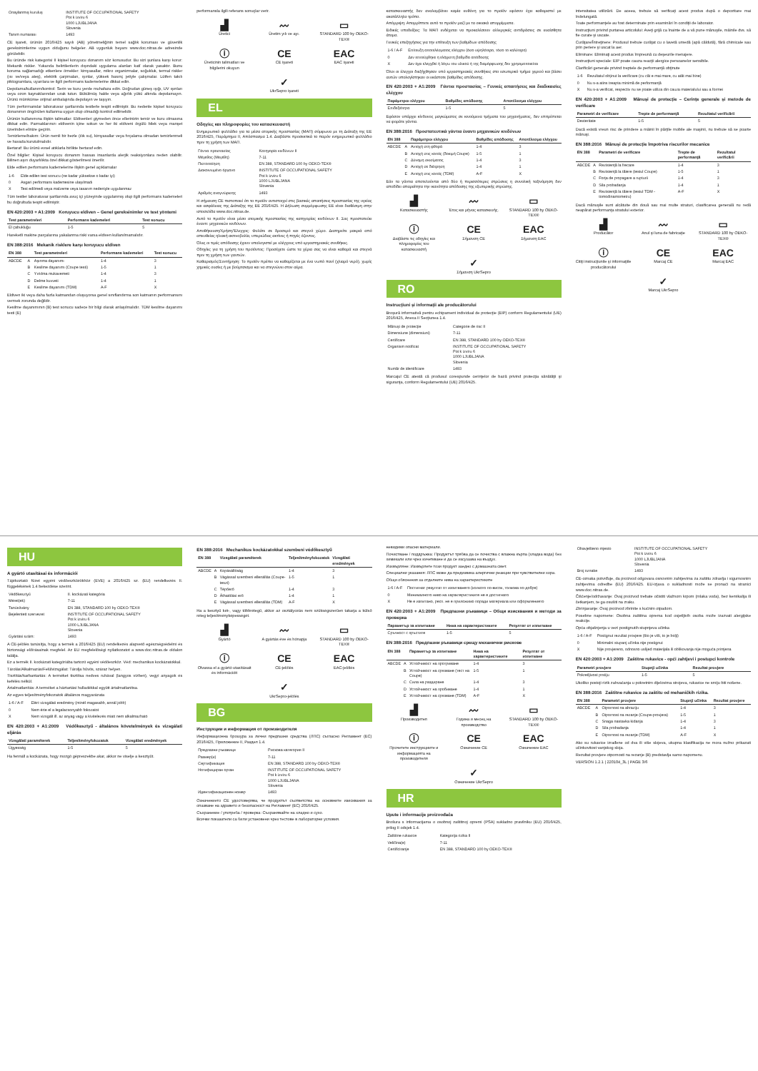| Onaylanmış kuruluş | INSTITUTE OF OCCUPATIONAL SAFETY Pot k izviru 6 1000 LJUBLJANA Slovenia |
| Tanım numarası | 1493 |
CE işareti, ürünün 2016/425 sayılı (AB) yönetmeliğinin temel sağlık koruması ve güvenlik gereksinimlerine uygun olduğunu belgeler. AB uygunluk beyanı www.doc.nitras.de adresinde görülebilir.
Bu üründe risk kategorisi II kişisel koruyucu donanım söz konusudur. Bu sizi şunlara karşı korur: Mekanik riskler. Yukarıda belirtilenlerin dışındaki uygulama alanları katî olarak yasaktır. Bunu koruma sağlamadığı etkenlere örnekler: kimyasallar, mikro organizmalar, soğukluk, termal riskler (ısı ve/veya ateş), elektrik çarpmaları, ışınlar, yüksek basınç jetiyle çalışmalar. Lütfen takılı piktogramlara, uyarılara ve ilgili performans kademelerine dikkat edin.
Depolama/kullanım/kontrol: Serin ve kuru yerde muhafaza edin. Doğrudan güneş ışığı, UV ışınları veya ozon kaynaklarından uzak tutun. Bükülmüş halde veya ağırlık yükü altında depolamayın. Ürünü mümkünse orijinal ambalajında depolayın ve taşıyın.
Tüm performanslar laboratuvar şartlarında testlerle tespit edilmiştir. Bu nedenle kişisel koruyucu donanımın öngörülen kullanma uygun olup olmadığı kontrol edilmelidir.
Ürünün kullanımına ilişkin talimatlar: Eldivenleri giymeden önce ellerinizin temiz ve kuru olmasına dikkat edin. Parmaklarınızı eldivenin içine sokun ve her iki eldiveni örgülü bilek veya manşet üzerinden elinize geçirin.
Temizleme/bakım: Ürün nemli bir bezle (ılık su), kimyasallar veya fırçalama olmadan temizlenmeli ve havada kurutulmalıdır.
Bertaraf: Bu ürünü evsel atıklarla birlikte bertaraf edin.
Özel bilgiler: Kişisel koruyucu donanım hassas insanlarda alerjik reaksiyonlara neden olabilir. Bilinen aşırı duyarlılıkta özel dikkat gösterilmesi önerilir.
Elde edilen performans kademelerine ilişkin genel açıklamalar
| 1-6 | Elde edilen test sonucu (ne kadar yüksekse o kadar iyi) |
| 0 | Asgari performans kademesine ulaşılmadı |
| X | Test edilmedi veya malzeme veya tasarım nedeniyle uygulanmaz |
Tüm testler laboratuvar şartlarında avuç içi yüzeyinde uygulanmış olup ilgili performans kademeleri bu doğrultuda tespit edilmiştir.
EN 420:2003 + A1:2009 Koruyucu eldiven – Genel gereksinimler ve test yöntemi
| Test parametreleri | Performans kademeleri | Test sonucu |
| --- | --- | --- |
| El çabukluğu | 1-5 | 5 |
Hareketli makine parçalarına yakalanma riski varsa eldiven kullanılmamalıdır.
EN 388:2016 Mekanik risklere karşı koruyucu eldiven
| EN 388 | | Test parametreleri | Performans kademeleri | Test sonucu |
| --- | --- | --- | --- | --- |
| ABCDE | A | Aşınma dayanımı | 1-4 | 3 |
| | B | Kesilme dayanımı (Coupe testi) | 1-5 | 1 |
| | C | Yırtılma mukavemeti | 1-4 | 3 |
| | D | Delme kuvveti | 1-4 | 1 |
| | E | Kesilme dayanımı (TDM) | A-F | X |
Eldiven iki veya daha fazla katmandan oluşuyorsa genel sınıflandırma son katmanın performansını vermek zorunda değildir.
Kesilme dayanımının (B) test sonucu sadece bir bilgi olarak anlaşılmalıdır. TDM kesilme dayanımı testi (E)
performansla ilgili referans sonuçlar verir.
▟
Üretici 〰
Üretim yılı ve ayı. ▭
STANDARD 100 by OEKO-TEX® ⓘ
Üreticinin talimatları ve bilgilerini okuyun CE
CE işareti EAC
EAC işareti ✓
UkrSepro işareti
EL
Οδηγίες και πληροφορίες του κατασκευαστή
Ενημερωτικό φυλλάδιο για τα μέσα ατομικής προστασίας (ΜΑΠ) σύμφωνα με τη Διάταξη της ΕΕ 2016/425, Παράρτημα II, Απόσπασμα 1.4. Διαβάστε προσεκτικά το παρόν ενημερωτικό φυλλάδιο πριν τη χρήση των ΜΑΠ.
| Γάντια προστασίας | Κατηγορία κινδύνων II |
| Μέγεθος (Μεγέθη) | 7-11 |
| Πιστοποίηση | EN 388, STANDARD 100 by OEKO-TEX® |
| Διακοινωμένο όργανο | INSTITUTE OF OCCUPATIONAL SAFETY Pot k izviru 6 1000 LJUBLJANA Slovenia |
| Αριθμός αναγνώρισης | 1493 |
Η σήμανση CE πιστοποιεί ότι το προϊόν αντιστοιχεί στις βασικές απαιτήσεις προστασίας της υγείας και ασφάλειας της Διάταξης της ΕΕ 2016/425. Η Δήλωση συμμόρφωσης ΕΕ είναι διαθέσιμη στην ιστοσελίδα www.doc.nitras.de.
Αυτό το προϊόν είναι μέσο ατομικής προστασίας της κατηγορίας κινδύνων II. Σας προστατεύει έναντι: μηχανικών κινδύνων.
Αποθήκευση/Χρήση/Έλεγχος: Φυλάτε σε δροσερό και στεγνό χώρο. Διατηρείτε μακριά από απευθείας ηλιακή ακτινοβολία, υπεριώδεις ακτίνες ή πηγές όζοντος.
Όλες οι τιμές απόδοσης έχουν υπολογιστεί με ελέγχους υπό εργαστηριακές συνθήκες.
Οδηγίες για τη χρήση του προϊόντος: Προσέχετε ώστε τα χέρια σας να είναι καθαρά και στεγνά πριν τη χρήση των γαντιών.
Καθαρισμός/Συντήρηση: Το προϊόν πρέπει να καθαρίζεται με ένα νωπό πανί (χλιαρό νερό), χωρίς χημικές ουσίες ή με βούρτσισμα και να στεγνώνει στον αέρα.
κατασκευαστής δεν αναλαμβάνει καμία ευθύνη για το προϊόν εφόσον έχει καθαριστεί με ακατάλληλο τρόπο.
Απόρριψη: Απορρίπτετε αυτό το προϊόν μαζί με τα οικιακά απορρίμματα.
Ειδικές υποδείξεις: Τα ΜΑΠ ενδέχεται να προκαλέσουν αλλεργικές αντιδράσεις σε ευαίσθητα άτομα.
Γενικές επεξηγήσεις για την επίτευξη των βαθμίδων απόδοσης
| 1-6 / A-F | Επίτευξη αποτελέσματος ελέγχου (όσο υψηλότερο, τόσο το καλύτερο) |
| 0 | Δεν επιτεύχθηκε η ελάχιστη βαθμίδα απόδοσης |
| X | Δεν έχει ελεγχθεί ή λόγω του υλικού ή της διαμόρφωσης δεν χρησιμοποιείται |
Όλοι οι έλεγχοι διεξήχθησαν υπό εργαστηριακές συνθήκες στο εσωτερικό τμήμα χεριού και βάσει αυτών υπολογίστηκαν οι εκάστοτε βαθμίδες απόδοσης.
EN 420:2003 + A1:2009 Γάντια προστασίας – Γενικές απαιτήσεις και διαδικασίες ελέγχου
| Παράμετροι ελέγχου | Βαθμίδες απόδοσης | Αποτέλεσμα ελέγχου |
| --- | --- | --- |
| Επιδεξιότητα | 1-5 | 5 |
Εφόσον υπάρχει κίνδυνος μαγκώματος σε κινούμενα τμήματα του μηχανήματος, δεν επιτρέπεται να φοράτε γάντια.
EN 388:2016 Προστατευτικά γάντια έναντι μηχανικών κινδύνων
| EN 388 | | Παράμετροι ελέγχου | Βαθμίδες απόδοσης | Αποτέλεσμα ελέγχου |
| --- | --- | --- | --- | --- |
| ABCDE | A | Αντοχή στη φθορά | 1-4 | 3 |
| | B | Αντοχή στις κοπές (δοκιμή Coupe) | 1-5 | 1 |
| | C | Δύναμη σκισίματος | 1-4 | 3 |
| | D | Αντοχή σε διάτρηση | 1-4 | 1 |
| | E | Αντοχή στις κοπές (TDM) | A-F | X |
Εάν τα γάντια αποτελούνται από δύο ή περισσότερες στρώσεις η συνολική ταξινόμηση δεν αποδίδει απαραίτητα την ικανότητα απόδοσης της εξωτερικής στρώσης.
▟
Κατασκευαστής 〰
Έτος και μήνας κατασκευής. ▭
STANDARD 100 by OEKO-TEX® ⓘ
Διαβάστε τις οδηγίες και πληροφορίες του κατασκευαστή CE
Σήμανση CE EAC
Σήμανση EAC ✓
Σήμανση UkrSepro
RO
Instrucţiuni şi informaţii ale producătorului
Broşură informativă pentru echipament individual de protecţie (EIP) conform Regulamentului (UE) 2016/425, Anexa II Secţiunea 1.4.
| Mănuşi de protecţie | Categorie de risc II |
| Dimensiune (dimensiuni) | 7-11 |
| Certificare | EN 388, STANDARD 100 by OEKO-TEX® |
| Organism notificat | INSTITUTE OF OCCUPATIONAL SAFETY Pot k izviru 6 1000 LJUBLJANA Slovenia |
| Număr de identificare | 1493 |
Marcajul CE atestă că produsul corespunde cerinţelor de bază privind protecţia sănătăţii şi siguranţa, conform Regulamentului (UE) 2016/425.
intensitatea utilizării. De aceea, trebuie să verificaţi acest produs după o depozitare mai îndelungată.
Toate performanţele au fost determinate prin examinări în condiţii de laborator.
Instrucţiuni privind purtarea articolului: Aveţi grijă ca înainte de a vă pune mănuşile, mâinile dvs. să fie curate şi uscate.
Curăţare/Întreţinere: Produsul trebuie curăţat cu o lavetă umedă (apă căldută), fără chimicale sau prin periere şi uscat la aer.
Eliminare: Eliminaţi acest produs împreună cu deşeurile menajere.
Instrucţiuni speciale: EIP poate cauza reacţii alergice persoanelor sensibile.
Clarificări generale privind treptele de performanţă obţinute
| 1-6 | Rezultatul obţinut la verificare (cu cât e mai mare, cu atât mai bine) |
| 0 | Nu s-a atins treapta minimă de performanţă |
| X | Nu s-a verificat, respectiv nu se poate utiliza din cauza materialului sau a formei |
EN 420:2003 + A1:2009 Mănuşi de protecţie – Cerinţe generale şi metode de verificare
| Parametri de verificare | Trepte de performanţă | Rezultatul verificării |
| --- | --- | --- |
| Dexteritate | 1-5 | 5 |
Dacă există vreun risc de prindere a mâinii în părţile mobile ale maşinii, nu trebuie să se poarte mănuşi.
EN 388:2016 Mănuşi de protecţie împotriva riscurilor mecanice
| EN 388 | | Parametri de verificare | Trepte de performanţă | Rezultatul verificării |
| --- | --- | --- | --- | --- |
| ABCDE | A | Rezistenţă la frecare | 1-4 | 3 |
| | B | Rezistenţă la tăiere (testul Coupe) | 1-5 | 1 |
| | C | Forţa de propagare a rupturii | 1-4 | 3 |
| | D | Sila probadanja | 1-4 | 1 |
| | E | Rezistenţă la tăiere (testul TDM - tomodinamometru) | A-F | X |
Dacă mănuşile sunt alcătuite din două sau mai multe straturi, clasificarea generală nu redă neapărat performanţa stratului exterior.
▟
Producător 〰
Anul şi luna de fabricaţie ▭
STANDARD 100 by OEKO-TEX® ⓘ
Citiţi instrucţiunile şi informaţiile producătorului CE
Marcaj CE EAC
Marcaj EAC ✓
Marcaj UkrSepro
HU
A gyártó utasításai és információi
Tájékoztató füzet egyéni védőeszközökhöz (EVE) a 2016/425 sz. (EU) rendelkezés II. függelékének 1.4 bekezdése szerint.
| Védőkesztyű | II. kockázati kategória |
| Méret(ek) | 7-11 |
| Tanúsítvány | EN 388, STANDARD 100 by OEKO-TEX® |
| Bejelentett szervezet | INSTITUTE OF OCCUPATIONAL SAFETY Pot k izviru 6 1000 LJUBLJANA Slovenia |
| Gyártási szám: | 1493 |
A CE-jelölés tanúsítja, hogy a termék a 2016/425 (EU) rendelkezés alapvető egészségvédelmi és biztonsági előírásainak megfelel. Az EU megfelelőségi nyilatkozatot a www.doc.nitras.de oldalon találja.
Ez a termék II. kockázati kategóriába tartozó egyéni védőeszköz. Véd: mechanikus kockázatokkal.
Tárolás/Alkalmazás/Felülvizsgálat: Tárolja hűvös, száraz helyen.
Tisztítás/karbantartás: A terméket tisztítsa nedves ruhával (langyos vízben), vegyi anyagok és kefélés nélkül.
Ártalmatlanítás: A terméket a háztartási hulladékkal együtt ártalmatlanítsa.
Az egyes teljesítményfokozatok általános magyarázata
| 1-6 / A-F | Elért vizsgálati eredmény (minél magasabb, annál jobb) |
| 0 | Nem érte el a legalacsonyabb fokozatot |
| X | Nem vizsgált ill. az anyag vagy a kivitelezés miatt nem alkalmazható |
EN 420:2003 + A1:2009 Védőkesztyű - általános követelmények és vizsgálati eljárás
| Vizsgálati paraméterek | Teljesítményfokozatok | Vizsgálati eredmények |
| --- | --- | --- |
| Ügyesség | 1-5 | 5 |
Ha fennáll a kockázata, hogy mozgó gépreszekbe akar, akkor ne viselje a kesztyűt.
EN 388:2016 Mechanikus kockázatokkal szembeni védőkesztyű
| EN 388 | | Vizsgálati paraméterek | Teljesítményfokozatok | Vizsgálati eredmények |
| --- | --- | --- | --- | --- |
| ABCDE | A | Kopásállóság | 1-4 | 3 |
| | B | Vágással szembeni ellenállás (Coupe-teszt) | 1-5 | 1 |
| | C | Tépőerő | 1-4 | 3 |
| | D | Átható­lási erő | 1-4 | 1 |
| | E | Vágással szembeni ellenállás (TDM) | A-F | X |
Ha a kesztyű két-, vagy többrétegű, akkor az osztályozás nem szükségszerűen takarja a külső réteg teljesítményképességét.
▟
Gyártó 〰
A gyártás éve és hónapja ▭
STANDARD 100 by OEKO-TEX® ⓘ
Olvassa el a gyártó utasításait és információit CE
CE-jelölés EAC
EAC-jelölés ✓
UkrSepro-jelölés
BG
Инструкции и информация от производителя
Информационна брошура за лични предпазни средства (ЛПС) съгласно Регламент (ЕС) 2016/425, Приложение II, Раздел 1.4.
| Предпазни ръкавици | Рискова категория II |
| Размер(и) | 7-11 |
| Сертификация | EN 388, STANDARD 100 by OEKO-TEX® |
| Нотифициран орган | INSTITUTE OF OCCUPATIONAL SAFETY Pot k izviru 6 1000 LJUBLJANA Slovenia |
| Идентификационен номер | 1493 |
Означението CE удостоверява, че продуктът съответства на основните изисквания за опазване на здравето и безопасност на Регламент (ЕС) 2016/425.
Съхранение / употреба / проверка: Съхранявайте на хладно и сухо.
Всички показатели са били установени чрез тестове в лабораторни условия.
невидими опасни материали.
Почистване / поддръжка: Продуктът трябва да се почиства с влажна кърпа (хладка вода) без химикали или чрез изчеткване и да се изсушава на въздух.
Изхвърляне: Изхвърлете този продукт заедно с домашната смет.
Специални указания: ЛПС може да предизвика алергични реакции при чувствителни хора.
Общи обяснения за отделните нива на характеристиките
| 1-6 / A-F | Постигнат резултат от изпитването (колкото по-висок, толкова по-добре) |
| 0 | Минималното ниво на характеристиките не е достигнато |
| X | Не е изпитано, респ. не е приложимо поради материала или оформлението |
EN 420:2003 + A1:2009 Предпазни ръкавици – Общи изисквания и методи за проверка
| Параметър за изпитване | Нива на характеристиките | Резултат от изпитване |
| --- | --- | --- |
| Сръчност с пръстите | 1-5 | 5 |
EN 388:2016 Предпазни ръкавици срещу механични рискове
| EN 388 | | Параметър за изпитване | Нива на характеристиките | Резултат от изпитване |
| --- | --- | --- | --- | --- |
| ABCDE | A | Устойчивост на протриване | 1-4 | 3 |
| | B | Устойчивост на срязване (тест на Coupe) | 1-5 | 1 |
| | C | Сила на раздиране | 1-4 | 3 |
| | D | Устойчивост на пробиване | 1-4 | 1 |
| | E | Устойчивост на срязване (TDM) | A-F | X |
▟
Производител 〰
Година и месец на производство ▭
STANDARD 100 by OEKO-TEX® ⓘ
Прочетете инструкциите и информацията на производителя CE
Означение CE EAC
Означение EAC ✓
Означение UkrSepro
HR
Upute i informacije proizvođača
Brošura s informacijama o osobnoj zaštitnoj opremi (PSA) sukladno pravilniku (EU) 2016/425, prilog II odsjek 1.4.
| Zaštitne rukavice | Kategorija rizika II |
| Veličina(e) | 7-11 |
| Certificiranje | EN 388, STANDARD 100 by OEKO-TEX® |
| Obavješteno mjesto | INSTITUTE OF OCCUPATIONAL SAFETY Pot k izviru 6 1000 LJUBLJANA Slovenia |
| Broj oznake | 1493 |
CE-oznaka potvrđuje, da proizvod odgovara osnovnim zahtjevima za zaštitu zdravlja i sigurnosnim zahtjevima odredbe (EU) 2016/425. EU-izjava o sukladnosti može se pronaći na stranici www.doc.nitras.de.
Čišćenje/održavanje: Ovaj proizvod trebate očistiti vlažnom krpom (mlaka voda), bez kemikalija ili četkanjem, te ga osušiti na zraku.
Zbrinjavanje: Ovaj proizvod zbrinite s kućnim otpadom.
Posebne napomene: Osobna zaštitna oprema kod osjetljivih osoba može izazvati alergijske reakcije.
Opća objašnjenja u vezi postignutih stupnjeva učinka
| 1-6 / A-F | Postignut rezultat provjere (što je viši, to je bolji) |
| 0 | Minimalni stupanj učinka nije postignut |
| X | Nije provjereno, odnosno uslijed materijala ili oblikovanja nije moguća primjena |
EN 420:2003 + A1:2009 Zaštitne rukavice - opći zahtjevi i postupci kontrole
| Parametri provjere | Stupnji učinka | Rezultat provjere |
| --- | --- | --- |
| Pokretljivost prstiju | 1-5 | 5 |
Ukoliko postoji rizik zahvaćanja u pokretnim dijelovima strojeva, rukavice ne smiju biti nošene.
EN 388:2016 Zaštitne rukavice za zaštitu od mehaničkih rizika.
| EN 388 | | Parametri provjere | Stupnji učinka | Rezultat provjere |
| --- | --- | --- | --- | --- |
| ABCDE | A | Otpornost na abraziju | 1-4 | 3 |
| | B | Otpornost na rezanje (Coupe-provjera) | 1-5 | 1 |
| | C | Snaga nastavka kidanja | 1-4 | 3 |
| | D | Sila probadanja | 1-4 | 1 |
| | E | Otpornost na rezanje (TDM) | A-F | X |
Ako su rukavice izrađene od dva ili više slojeva, ukupna klasifikacija ne mora nužno prikazati učinkovitost vanjskog sloja.
Rezultat provjere otpornosti na rezanje (B) predstavlja samo napomenu.
VERSION 1.2.1 | 220104_3L | PAGE 3/6